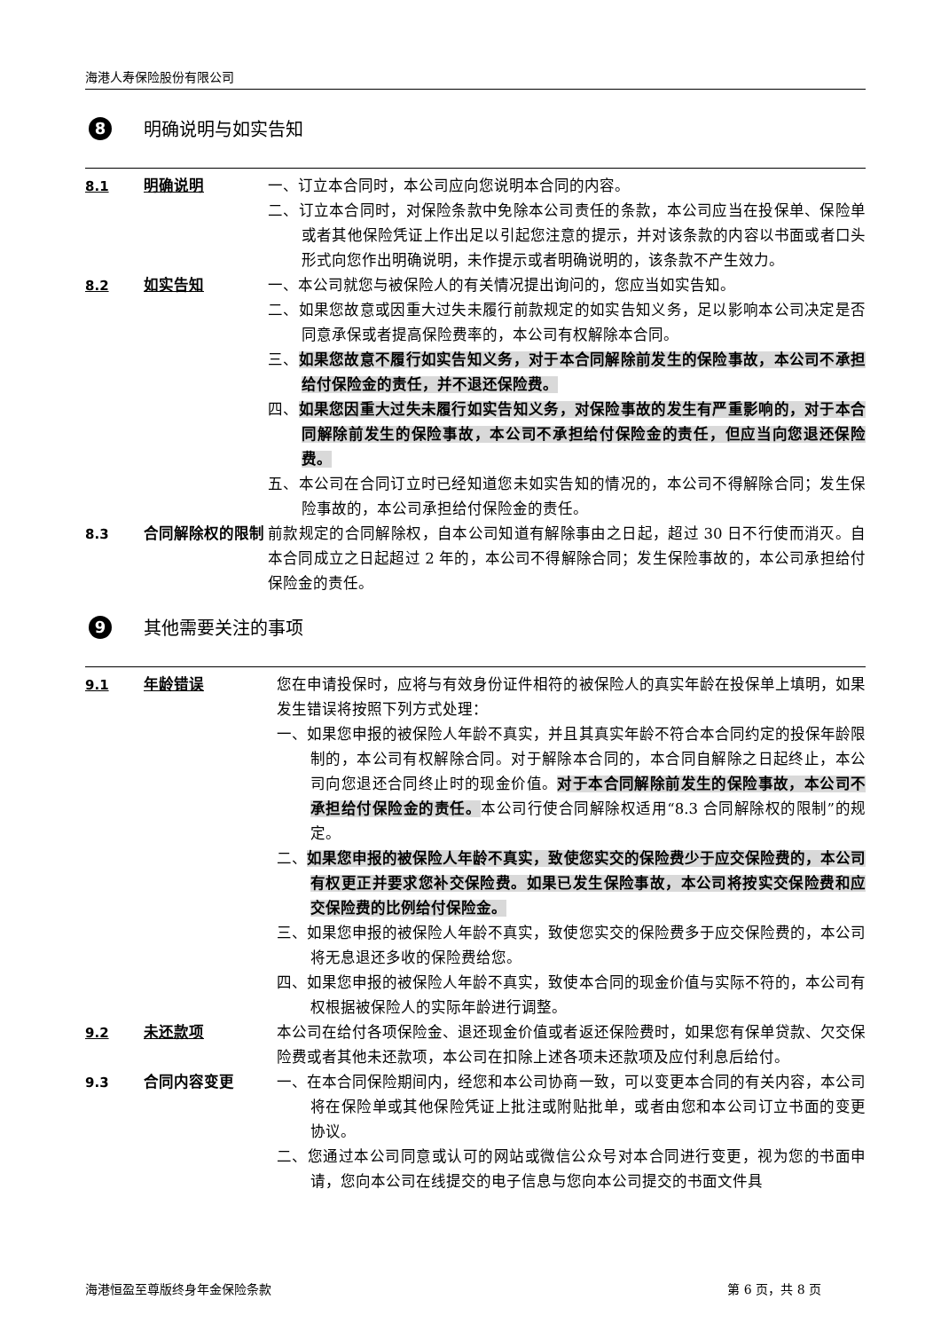海港人寿保险股份有限公司
8 明确说明与如实告知
8.1 明确说明 一、订立本合同时，本公司应向您说明本合同的内容。
二、订立本合同时，对保险条款中免除本公司责任的条款，本公司应当在投保单、保险单或者其他保险凭证上作出足以引起您注意的提示，并对该条款的内容以书面或者口头形式向您作出明确说明，未作提示或者明确说明的，该条款不产生效力。
8.2 如实告知 一、本公司就您与被保险人的有关情况提出询问的，您应当如实告知。
二、如果您故意或因重大过失未履行前款规定的如实告知义务，足以影响本公司决定是否同意承保或者提高保险费率的，本公司有权解除本合同。
三、如果您故意不履行如实告知义务，对于本合同解除前发生的保险事故，本公司不承担给付保险金的责任，并不退还保险费。
四、如果您因重大过失未履行如实告知义务，对保险事故的发生有严重影响的，对于本合同解除前发生的保险事故，本公司不承担给付保险金的责任，但应当向您退还保险费。
五、本公司在合同订立时已经知道您未如实告知的情况的，本公司不得解除合同；发生保险事故的，本公司承担给付保险金的责任。
8.3 合同解除权的限制 前款规定的合同解除权，自本公司知道有解除事由之日起，超过 30 日不行使而消灭。自本合同成立之日起超过 2 年的，本公司不得解除合同；发生保险事故的，本公司承担给付保险金的责任。
9 其他需要关注的事项
9.1 年龄错误 您在申请投保时，应将与有效身份证件相符的被保险人的真实年龄在投保单上填明，如果发生错误将按照下列方式处理：
一、如果您申报的被保险人年龄不真实，并且其真实年龄不符合本合同约定的投保年龄限制的，本公司有权解除合同。对于解除本合同的，本合同自解除之日起终止，本公司向您退还合同终止时的现金价值。对于本合同解除前发生的保险事故，本公司不承担给付保险金的责任。本公司行使合同解除权适用“8.3 合同解除权的限制”的规定。
二、如果您申报的被保险人年龄不真实，致使您实交的保险费少于应交保险费的，本公司有权更正并要求您补交保险费。如果已发生保险事故，本公司将按实交保险费和应交保险费的比例给付保险金。
三、如果您申报的被保险人年龄不真实，致使您实交的保险费多于应交保险费的，本公司将无息退还多收的保险费给您。
四、如果您申报的被保险人年龄不真实，致使本合同的现金价值与实际不符的，本公司有权根据被保险人的实际年龄进行调整。
9.2 未还款项 本公司在给付各项保险金、退还现金价值或者返还保险费时，如果您有保单贷款、欠交保险费或者其他未还款项，本公司在扣除上述各项未还款项及应付利息后给付。
9.3 合同内容变更 一、在本合同保险期间内，经您和本公司协商一致，可以变更本合同的有关内容，本公司将在保险单或其他保险凭证上批注或附贴批单，或者由您和本公司订立书面的变更协议。
二、您通过本公司同意或认可的网站或微信公众号对本合同进行变更，视为您的书面申请，您向本公司在线提交的电子信息与您向本公司提交的书面文件具
海港恒盈至尊版终身年金保险条款 第 6 页，共 8 页